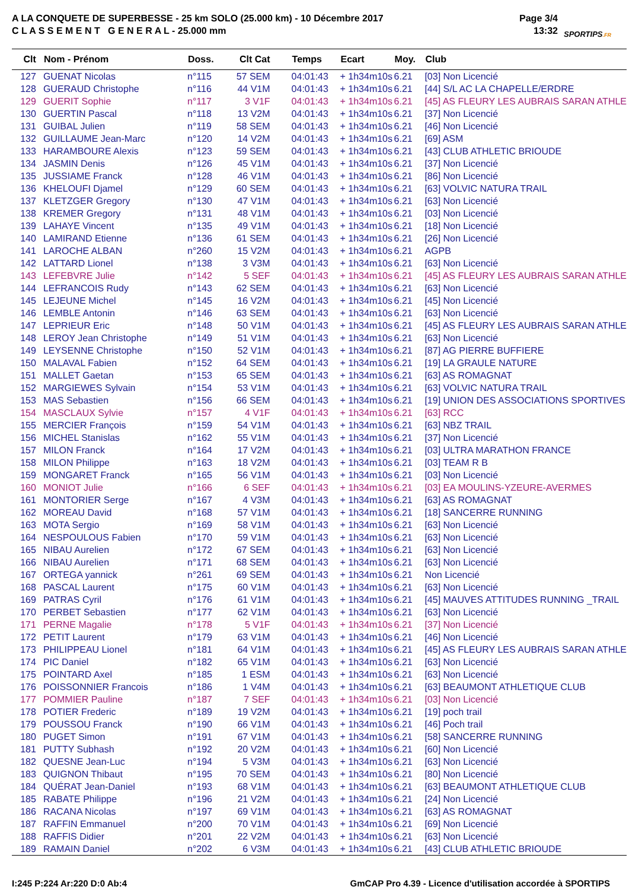A LA CONQUETE DE SUPERBESSE - 25 km SOLO (25.000 km) - 10 Décembre 2017
C L A S S E M E N T G E N E R A L - 25.000 mm
Page 3/4
13:32
SPORTIPS.FR
| Clt | Nom - Prénom | Doss. | Clt Cat | Temps | Ecart | Moy. | Club |
| --- | --- | --- | --- | --- | --- | --- | --- |
| 127 | GUENAT Nicolas | n°115 | 57 SEM | 04:01:43 | + 1h34m10s | 6.21 | [03] Non Licencié |
| 128 | GUERAUD Christophe | n°116 | 44 V1M | 04:01:43 | + 1h34m10s | 6.21 | [44] S/L AC LA CHAPELLE/ERDRE |
| 129 | GUERIT Sophie | n°117 | 3 V1F | 04:01:43 | + 1h34m10s | 6.21 | [45] AS FLEURY LES AUBRAIS SARAN ATHLE |
| 130 | GUERTIN Pascal | n°118 | 13 V2M | 04:01:43 | + 1h34m10s | 6.21 | [37] Non Licencié |
| 131 | GUIBAL Julien | n°119 | 58 SEM | 04:01:43 | + 1h34m10s | 6.21 | [46] Non Licencié |
| 132 | GUILLAUME Jean-Marc | n°120 | 14 V2M | 04:01:43 | + 1h34m10s | 6.21 | [69] ASM |
| 133 | HARAMBOURE Alexis | n°123 | 59 SEM | 04:01:43 | + 1h34m10s | 6.21 | [43] CLUB ATHLETIC BRIOUDE |
| 134 | JASMIN Denis | n°126 | 45 V1M | 04:01:43 | + 1h34m10s | 6.21 | [37] Non Licencié |
| 135 | JUSSIAME Franck | n°128 | 46 V1M | 04:01:43 | + 1h34m10s | 6.21 | [86] Non Licencié |
| 136 | KHELOUFI Djamel | n°129 | 60 SEM | 04:01:43 | + 1h34m10s | 6.21 | [63] VOLVIC NATURA TRAIL |
| 137 | KLETZGER Gregory | n°130 | 47 V1M | 04:01:43 | + 1h34m10s | 6.21 | [63] Non Licencié |
| 138 | KREMER Gregory | n°131 | 48 V1M | 04:01:43 | + 1h34m10s | 6.21 | [03] Non Licencié |
| 139 | LAHAYE Vincent | n°135 | 49 V1M | 04:01:43 | + 1h34m10s | 6.21 | [18] Non Licencié |
| 140 | LAMIRAND Etienne | n°136 | 61 SEM | 04:01:43 | + 1h34m10s | 6.21 | [26] Non Licencié |
| 141 | LAROCHE ALBAN | n°260 | 15 V2M | 04:01:43 | + 1h34m10s | 6.21 | AGPB |
| 142 | LATTARD Lionel | n°138 | 3 V3M | 04:01:43 | + 1h34m10s | 6.21 | [63] Non Licencié |
| 143 | LEFEBVRE Julie | n°142 | 5 SEF | 04:01:43 | + 1h34m10s | 6.21 | [45] AS FLEURY LES AUBRAIS SARAN ATHLE |
| 144 | LEFRANCOIS Rudy | n°143 | 62 SEM | 04:01:43 | + 1h34m10s | 6.21 | [63] Non Licencié |
| 145 | LEJEUNE Michel | n°145 | 16 V2M | 04:01:43 | + 1h34m10s | 6.21 | [45] Non Licencié |
| 146 | LEMBLE Antonin | n°146 | 63 SEM | 04:01:43 | + 1h34m10s | 6.21 | [63] Non Licencié |
| 147 | LEPRIEUR Eric | n°148 | 50 V1M | 04:01:43 | + 1h34m10s | 6.21 | [45] AS FLEURY LES AUBRAIS SARAN ATHLE |
| 148 | LEROY Jean Christophe | n°149 | 51 V1M | 04:01:43 | + 1h34m10s | 6.21 | [63] Non Licencié |
| 149 | LEYSENNE Christophe | n°150 | 52 V1M | 04:01:43 | + 1h34m10s | 6.21 | [87] AG PIERRE BUFFIERE |
| 150 | MALAVAL Fabien | n°152 | 64 SEM | 04:01:43 | + 1h34m10s | 6.21 | [19] LA GRAULE NATURE |
| 151 | MALLET Gaetan | n°153 | 65 SEM | 04:01:43 | + 1h34m10s | 6.21 | [63] AS ROMAGNAT |
| 152 | MARGIEWES Sylvain | n°154 | 53 V1M | 04:01:43 | + 1h34m10s | 6.21 | [63] VOLVIC NATURA TRAIL |
| 153 | MAS Sebastien | n°156 | 66 SEM | 04:01:43 | + 1h34m10s | 6.21 | [19] UNION DES ASSOCIATIONS SPORTIVES |
| 154 | MASCLAUX Sylvie | n°157 | 4 V1F | 04:01:43 | + 1h34m10s | 6.21 | [63] RCC |
| 155 | MERCIER François | n°159 | 54 V1M | 04:01:43 | + 1h34m10s | 6.21 | [63] NBZ TRAIL |
| 156 | MICHEL Stanislas | n°162 | 55 V1M | 04:01:43 | + 1h34m10s | 6.21 | [37] Non Licencié |
| 157 | MILON Franck | n°164 | 17 V2M | 04:01:43 | + 1h34m10s | 6.21 | [03] ULTRA MARATHON FRANCE |
| 158 | MILON Philippe | n°163 | 18 V2M | 04:01:43 | + 1h34m10s | 6.21 | [03] TEAM R B |
| 159 | MONGARET Franck | n°165 | 56 V1M | 04:01:43 | + 1h34m10s | 6.21 | [03] Non Licencié |
| 160 | MONIOT Julie | n°166 | 6 SEF | 04:01:43 | + 1h34m10s | 6.21 | [03] EA MOULINS-YZEURE-AVERMES |
| 161 | MONTORIER Serge | n°167 | 4 V3M | 04:01:43 | + 1h34m10s | 6.21 | [63] AS ROMAGNAT |
| 162 | MOREAU David | n°168 | 57 V1M | 04:01:43 | + 1h34m10s | 6.21 | [18] SANCERRE RUNNING |
| 163 | MOTA Sergio | n°169 | 58 V1M | 04:01:43 | + 1h34m10s | 6.21 | [63] Non Licencié |
| 164 | NESPOULOUS Fabien | n°170 | 59 V1M | 04:01:43 | + 1h34m10s | 6.21 | [63] Non Licencié |
| 165 | NIBAU Aurelien | n°172 | 67 SEM | 04:01:43 | + 1h34m10s | 6.21 | [63] Non Licencié |
| 166 | NIBAU Aurelien | n°171 | 68 SEM | 04:01:43 | + 1h34m10s | 6.21 | [63] Non Licencié |
| 167 | ORTEGA yannick | n°261 | 69 SEM | 04:01:43 | + 1h34m10s | 6.21 | Non Licencié |
| 168 | PASCAL Laurent | n°175 | 60 V1M | 04:01:43 | + 1h34m10s | 6.21 | [63] Non Licencié |
| 169 | PATRAS Cyril | n°176 | 61 V1M | 04:01:43 | + 1h34m10s | 6.21 | [45] MAUVES ATTITUDES RUNNING _TRAIL |
| 170 | PERBET Sebastien | n°177 | 62 V1M | 04:01:43 | + 1h34m10s | 6.21 | [63] Non Licencié |
| 171 | PERNE Magalie | n°178 | 5 V1F | 04:01:43 | + 1h34m10s | 6.21 | [37] Non Licencié |
| 172 | PETIT Laurent | n°179 | 63 V1M | 04:01:43 | + 1h34m10s | 6.21 | [46] Non Licencié |
| 173 | PHILIPPEAU Lionel | n°181 | 64 V1M | 04:01:43 | + 1h34m10s | 6.21 | [45] AS FLEURY LES AUBRAIS SARAN ATHLE |
| 174 | PIC Daniel | n°182 | 65 V1M | 04:01:43 | + 1h34m10s | 6.21 | [63] Non Licencié |
| 175 | POINTARD Axel | n°185 | 1 ESM | 04:01:43 | + 1h34m10s | 6.21 | [63] Non Licencié |
| 176 | POISSONNIER Francois | n°186 | 1 V4M | 04:01:43 | + 1h34m10s | 6.21 | [63] BEAUMONT ATHLETIQUE CLUB |
| 177 | POMMIER Pauline | n°187 | 7 SEF | 04:01:43 | + 1h34m10s | 6.21 | [03] Non Licencié |
| 178 | POTIER Frederic | n°189 | 19 V2M | 04:01:43 | + 1h34m10s | 6.21 | [19] poch trail |
| 179 | POUSSOU Franck | n°190 | 66 V1M | 04:01:43 | + 1h34m10s | 6.21 | [46] Poch trail |
| 180 | PUGET Simon | n°191 | 67 V1M | 04:01:43 | + 1h34m10s | 6.21 | [58] SANCERRE RUNNING |
| 181 | PUTTY Subhash | n°192 | 20 V2M | 04:01:43 | + 1h34m10s | 6.21 | [60] Non Licencié |
| 182 | QUESNE Jean-Luc | n°194 | 5 V3M | 04:01:43 | + 1h34m10s | 6.21 | [63] Non Licencié |
| 183 | QUIGNON Thibaut | n°195 | 70 SEM | 04:01:43 | + 1h34m10s | 6.21 | [80] Non Licencié |
| 184 | QUÉRAT Jean-Daniel | n°193 | 68 V1M | 04:01:43 | + 1h34m10s | 6.21 | [63] BEAUMONT ATHLETIQUE CLUB |
| 185 | RABATE Philippe | n°196 | 21 V2M | 04:01:43 | + 1h34m10s | 6.21 | [24] Non Licencié |
| 186 | RACANA Nicolas | n°197 | 69 V1M | 04:01:43 | + 1h34m10s | 6.21 | [63] AS ROMAGNAT |
| 187 | RAFFIN Emmanuel | n°200 | 70 V1M | 04:01:43 | + 1h34m10s | 6.21 | [69] Non Licencié |
| 188 | RAFFIS Didier | n°201 | 22 V2M | 04:01:43 | + 1h34m10s | 6.21 | [63] Non Licencié |
| 189 | RAMAIN Daniel | n°202 | 6 V3M | 04:01:43 | + 1h34m10s | 6.21 | [43] CLUB ATHLETIC BRIOUDE |
I:245 P:224 Ar:220 D:0 Ab:4 GmCAP Pro 4.39 - Licence d'utilisation accordée à SPORTIPS